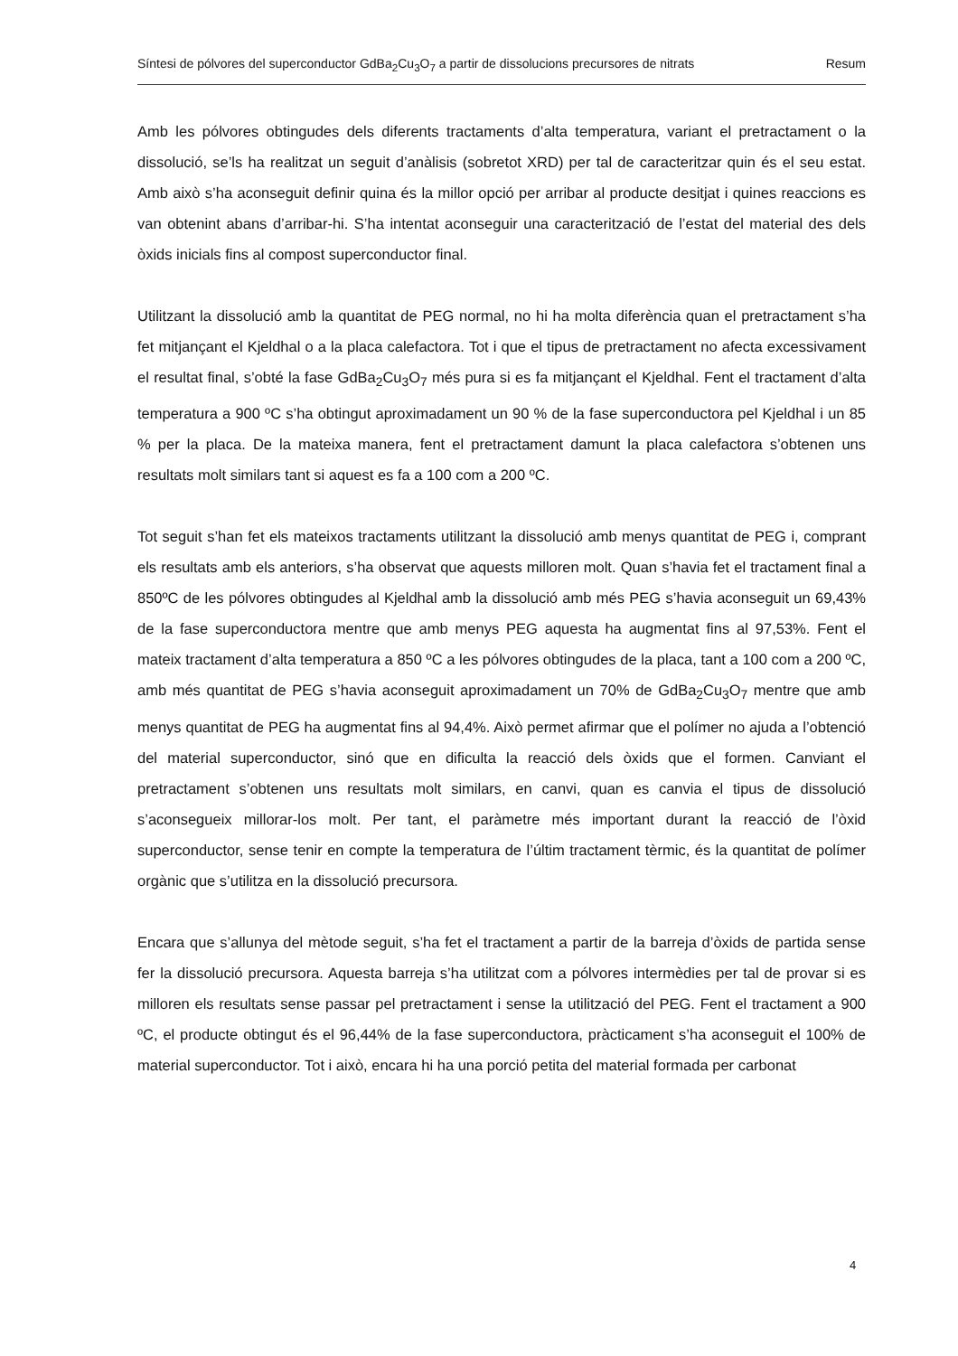Síntesi de pólvores del superconductor GdBa<sub>2</sub>Cu<sub>3</sub>O<sub>7</sub> a partir de dissolucions precursores de nitrats Resum
Amb les pólvores obtingudes dels diferents tractaments d’alta temperatura, variant el pretractament o la dissolució, se’ls ha realitzat un seguit d’anàlisis (sobretot XRD) per tal de caracteritzar quin és el seu estat. Amb això s’ha aconseguit definir quina és la millor opció per arribar al producte desitjat i quines reaccions es van obtenint abans d’arribar-hi. S’ha intentat aconseguir una caracterització de l’estat del material des dels òxids inicials fins al compost superconductor final.
Utilitzant la dissolució amb la quantitat de PEG normal, no hi ha molta diferència quan el pretractament s’ha fet mitjançant el Kjeldhal o a la placa calefactora. Tot i que el tipus de pretractament no afecta excessivament el resultat final, s’obté la fase GdBa<sub>2</sub>Cu<sub>3</sub>O<sub>7</sub> més pura si es fa mitjançant el Kjeldhal. Fent el tractament d’alta temperatura a 900 ºC s’ha obtingut aproximadament un 90 % de la fase superconductora pel Kjeldhal i un 85 % per la placa. De la mateixa manera, fent el pretractament damunt la placa calefactora s’obtenen uns resultats molt similars tant si aquest es fa a 100 com a 200 ºC.
Tot seguit s’han fet els mateixos tractaments utilitzant la dissolució amb menys quantitat de PEG i, comprant els resultats amb els anteriors, s’ha observat que aquests milloren molt. Quan s’havia fet el tractament final a 850ºC de les pólvores obtingudes al Kjeldhal amb la dissolució amb més PEG s’havia aconseguit un 69,43% de la fase superconductora mentre que amb menys PEG aquesta ha augmentat fins al 97,53%. Fent el mateix tractament d’alta temperatura a 850 ºC a les pólvores obtingudes de la placa, tant a 100 com a 200 ºC, amb més quantitat de PEG s’havia aconseguit aproximadament un 70% de GdBa<sub>2</sub>Cu<sub>3</sub>O<sub>7</sub> mentre que amb menys quantitat de PEG ha augmentat fins al 94,4%. Això permet afirmar que el polímer no ajuda a l’obtenció del material superconductor, sinó que en dificulta la reacció dels òxids que el formen. Canviant el pretractament s’obtenen uns resultats molt similars, en canvi, quan es canvia el tipus de dissolució s’aconsegueix millorar-los molt. Per tant, el paràmetre més important durant la reacció de l’òxid superconductor, sense tenir en compte la temperatura de l’últim tractament tèrmic, és la quantitat de polímer orgànic que s’utilitza en la dissolució precursora.
Encara que s’allunya del mètode seguit, s’ha fet el tractament a partir de la barreja d’òxids de partida sense fer la dissolució precursora. Aquesta barreja s’ha utilitzat com a pólvores intermèdies per tal de provar si es milloren els resultats sense passar pel pretractament i sense la utilització del PEG. Fent el tractament a 900 ºC, el producte obtingut és el 96,44% de la fase superconductora, pràcticament s’ha aconseguit el 100% de material superconductor. Tot i això, encara hi ha una porció petita del material formada per carbonat
4